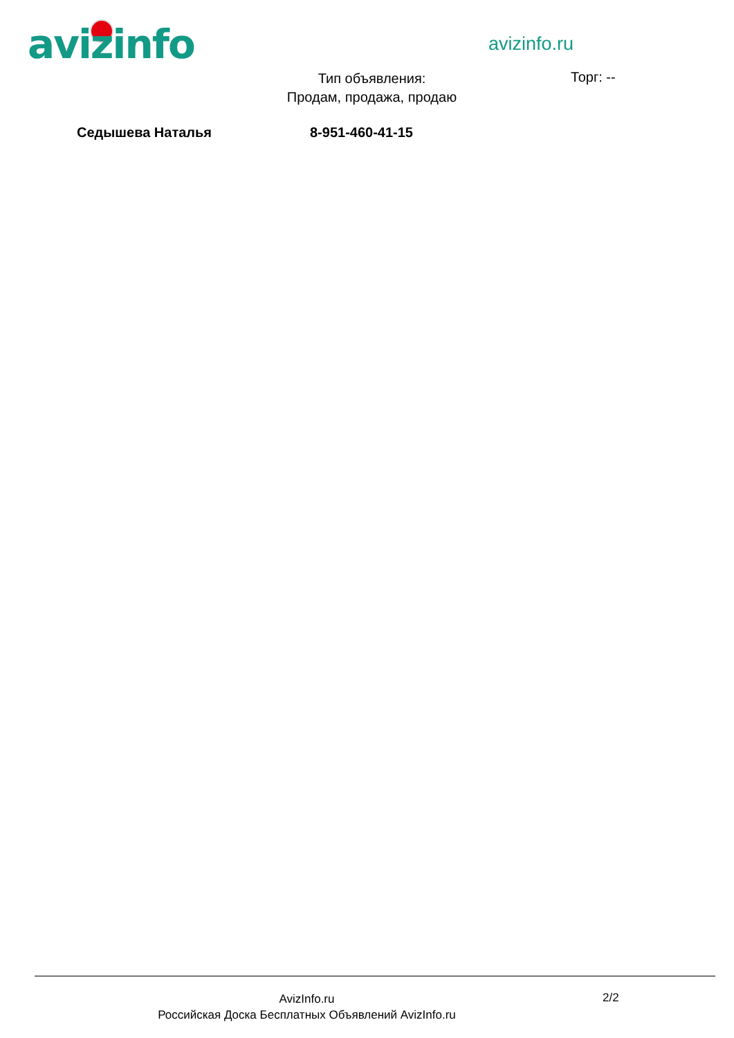avizinfo avizinfo.ru
Тип объявления:
Продам, продажа, продаю
Торг: --
Седышева Наталья 8-951-460-41-15
AvizInfo.ru
Российская Доска Бесплатных Объявлений AvizInfo.ru
2/2